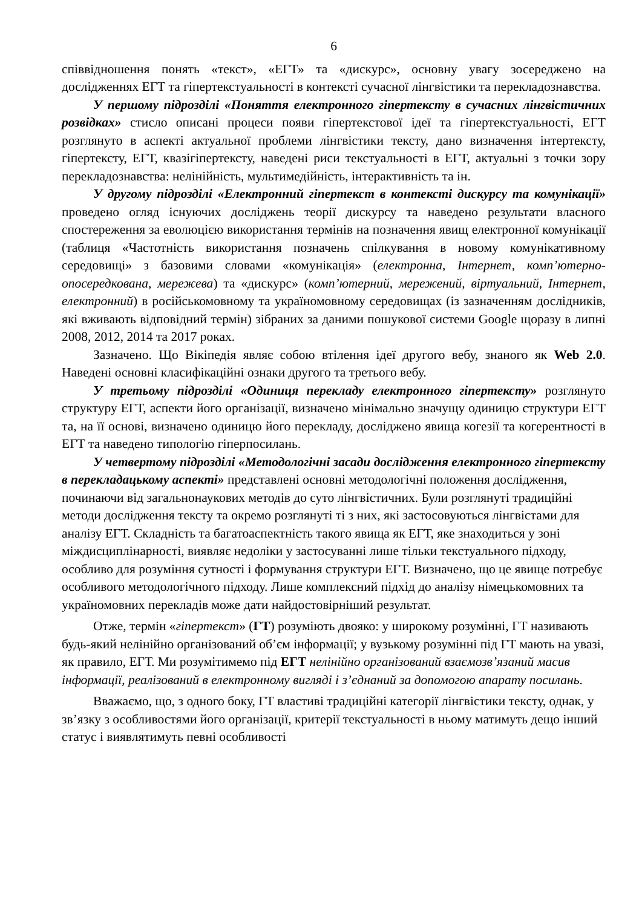6
співвідношення понять «текст», «ЕГТ» та «дискурс», основну увагу зосереджено на дослідженнях ЕГТ та гіпертекстуальності в контексті сучасної лінгвістики та перекладознавства.
У першому підрозділі «Поняття електронного гіпертексту в сучасних лінгвістичних розвідках» стисло описані процеси появи гіпертекстової ідеї та гіпертекстуальності, ЕГТ розглянуто в аспекті актуальної проблеми лінгвістики тексту, дано визначення інтертексту, гіпертексту, ЕГТ, квазігіпертексту, наведені риси текстуальності в ЕГТ, актуальні з точки зору перекладознавства: нелінійність, мультимедійність, інтерактивність та ін.
У другому підрозділі «Електронний гіпертекст в контексті дискурсу та комунікації» проведено огляд існуючих досліджень теорії дискурсу та наведено результати власного спостереження за еволюцією використання термінів на позначення явищ електронної комунікації (таблиця «Частотність використання позначень спілкування в новому комунікативному середовищі» з базовими словами «комунікація» (електронна, Інтернет, комп’ютерно-опосередкована, мережева) та «дискурс» (комп’ютерний, мережений, віртуальний, Інтернет, електронний) в російськомовному та україномовному середовищах (із зазначенням дослідників, які вживають відповідний термін) зібраних за даними пошукової системи Google щоразу в липні 2008, 2012, 2014 та 2017 роках.
Зазначено. Що Вікіпедія являє собою втілення ідеї другого вебу, знаного як Web 2.0. Наведені основні класифікаційні ознаки другого та третього вебу.
У третьому підрозділі «Одиниця перекладу електронного гіпертексту» розглянуто структуру ЕГТ, аспекти його організації, визначено мінімально значущу одиницю структури ЕГТ та, на її основі, визначено одиницю його перекладу, досліджено явища когезії та когерентності в ЕГТ та наведено типологію гіперпосилань.
У четвертому підрозділі «Методологічні засади дослідження електронного гіпертексту в перекладацькому аспекті» представлені основні методологічні положення дослідження, починаючи від загальнонаукових методів до суто лінгвістичних. Були розглянуті традиційні методи дослідження тексту та окремо розглянуті ті з них, які застосовуються лінгвістами для аналізу ЕГТ. Складність та багатоаспектність такого явища як ЕГТ, яке знаходиться у зоні міждисциплінарності, виявляє недоліки у застосуванні лише тільки текстуального підходу, особливо для розуміння сутності і формування структури ЕГТ. Визначено, що це явище потребує особливого методологічного підходу. Лише комплексний підхід до аналізу німецькомовних та україномовних перекладів може дати найдостовірніший результат.
Отже, термін «гіпертекст» (ГТ) розуміють двояко: у широкому розумінні, ГТ називають будь-який нелінійно організований об’єм інформації; у вузькому розумінні під ГТ мають на увазі, як правило, ЕГТ. Ми розумітимемо під ЕГТ нелінійно організований взаємозв’язаний масив інформації, реалізований в електронному вигляді і з’єднаний за допомогою апарату посилань.
Вважаємо, що, з одного боку, ГТ властиві традиційні категорії лінгвістики тексту, однак, у зв’язку з особливостями його організації, критерії текстуальності в ньому матимуть дещо інший статус і виявлятимуть певні особливості